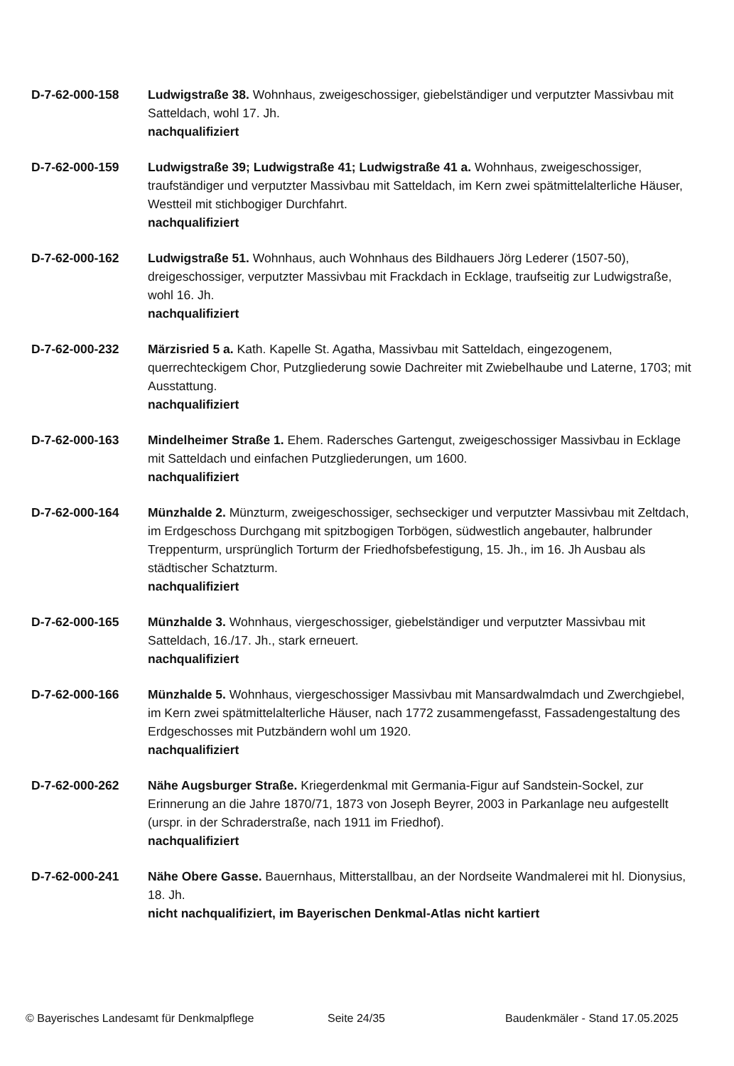D-7-62-000-158 Ludwigstraße 38. Wohnhaus, zweigeschossiger, giebelständiger und verputzter Massivbau mit Satteldach, wohl 17. Jh.
nachqualifiziert
D-7-62-000-159 Ludwigstraße 39; Ludwigstraße 41; Ludwigstraße 41 a. Wohnhaus, zweigeschossiger, traufständiger und verputzter Massivbau mit Satteldach, im Kern zwei spätmittelalterliche Häuser, Westteil mit stichbogiger Durchfahrt.
nachqualifiziert
D-7-62-000-162 Ludwigstraße 51. Wohnhaus, auch Wohnhaus des Bildhauers Jörg Lederer (1507-50), dreigeschossiger, verputzter Massivbau mit Frackdach in Ecklage, traufseitig zur Ludwigstraße, wohl 16. Jh.
nachqualifiziert
D-7-62-000-232 Märzisried 5 a. Kath. Kapelle St. Agatha, Massivbau mit Satteldach, eingezogenem, querrechteckigem Chor, Putzgliederung sowie Dachreiter mit Zwiebelhaube und Laterne, 1703; mit Ausstattung.
nachqualifiziert
D-7-62-000-163 Mindelheimer Straße 1. Ehem. Radersches Gartengut, zweigeschossiger Massivbau in Ecklage mit Satteldach und einfachen Putzgliederungen, um 1600.
nachqualifiziert
D-7-62-000-164 Münzhalde 2. Münzturm, zweigeschossiger, sechseckiger und verputzter Massivbau mit Zeltdach, im Erdgeschoss Durchgang mit spitzbogigen Torbögen, südwestlich angebauter, halbrunder Treppenturm, ursprünglich Torturm der Friedhofsbefestigung, 15. Jh., im 16. Jh Ausbau als städtischer Schatzturm.
nachqualifiziert
D-7-62-000-165 Münzhalde 3. Wohnhaus, viergeschossiger, giebelständiger und verputzter Massivbau mit Satteldach, 16./17. Jh., stark erneuert.
nachqualifiziert
D-7-62-000-166 Münzhalde 5. Wohnhaus, viergeschossiger Massivbau mit Mansardwalmdach und Zwerchgiebel, im Kern zwei spätmittelalterliche Häuser, nach 1772 zusammengefasst, Fassadengestaltung des Erdgeschosses mit Putzbändern wohl um 1920.
nachqualifiziert
D-7-62-000-262 Nähe Augsburger Straße. Kriegerdenkmal mit Germania-Figur auf Sandstein-Sockel, zur Erinnerung an die Jahre 1870/71, 1873 von Joseph Beyrer, 2003 in Parkanlage neu aufgestellt (urspr. in der Schraderstraße, nach 1911 im Friedhof).
nachqualifiziert
D-7-62-000-241 Nähe Obere Gasse. Bauernhaus, Mitterstallbau, an der Nordseite Wandmalerei mit hl. Dionysius, 18. Jh.
nicht nachqualifiziert, im Bayerischen Denkmal-Atlas nicht kartiert
© Bayerisches Landesamt für Denkmalpflege Seite 24/35 Baudenkmäler - Stand 17.05.2025